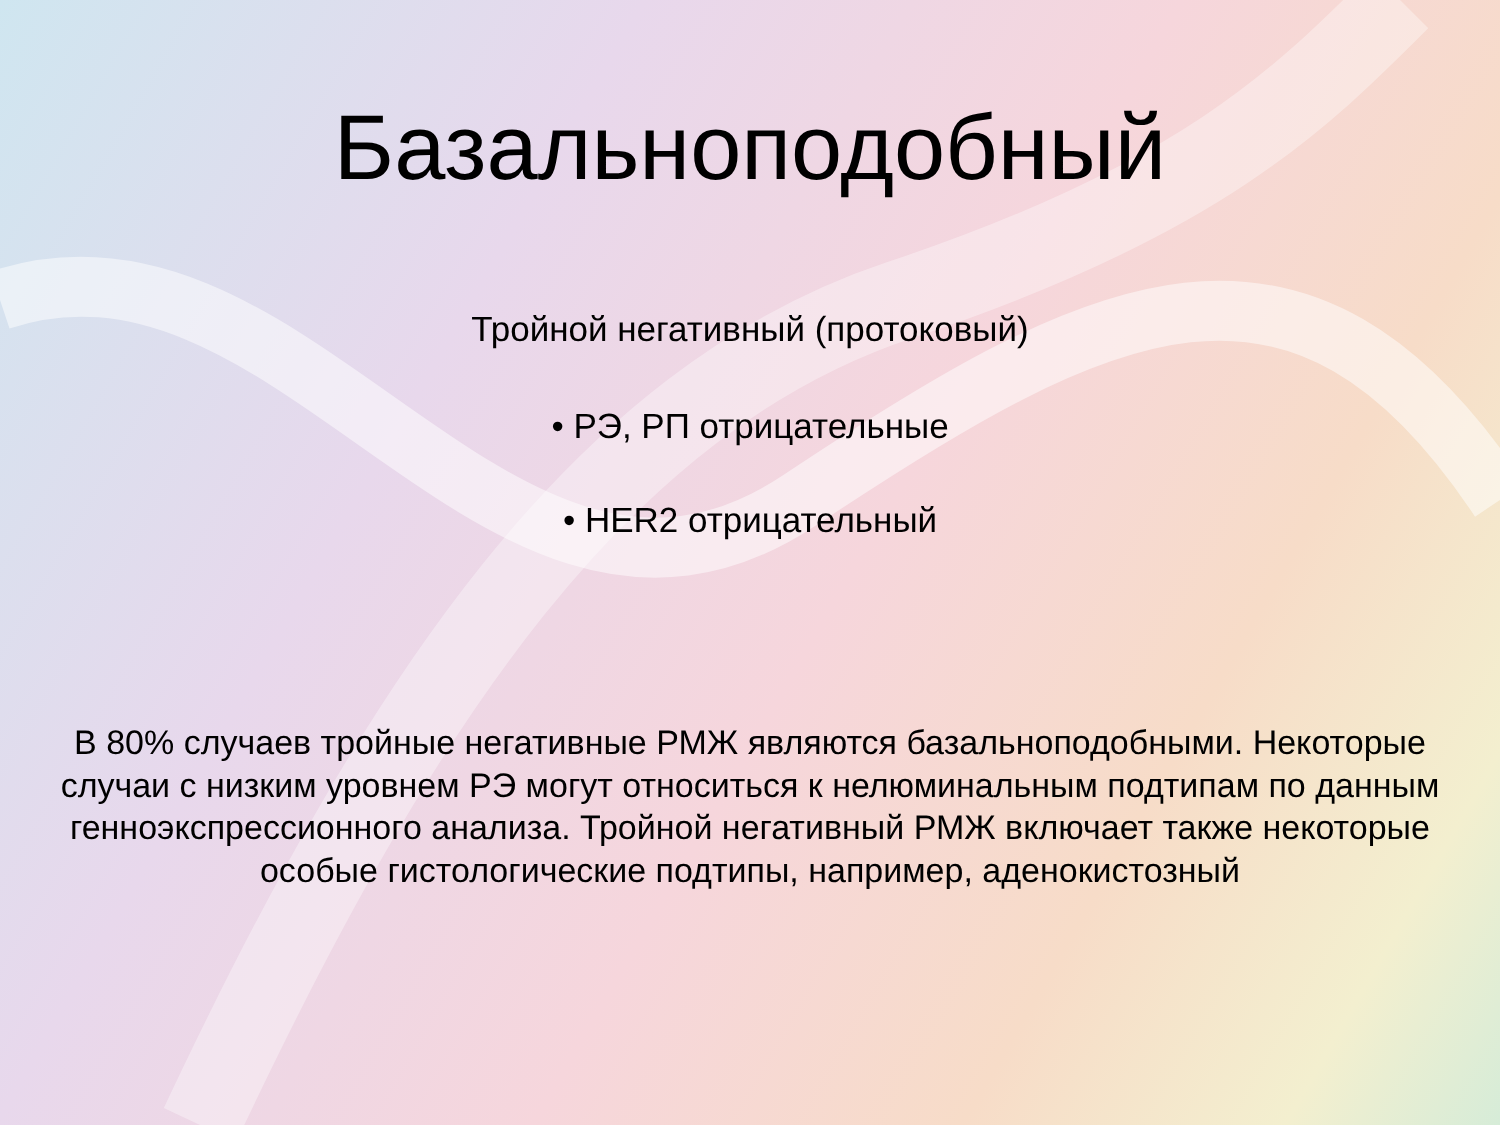Базальноподобный
Тройной негативный (протоковый)
• РЭ, РП отрицательные
• HER2 отрицательный
В 80% случаев тройные негативные РМЖ являются базальноподобными. Некоторые случаи с низким уровнем РЭ могут относиться к нелюминальным подтипам по данным генноэкспрессионного анализа. Тройной негативный РМЖ включает также некоторые особые гистологические подтипы, например, аденокистозный